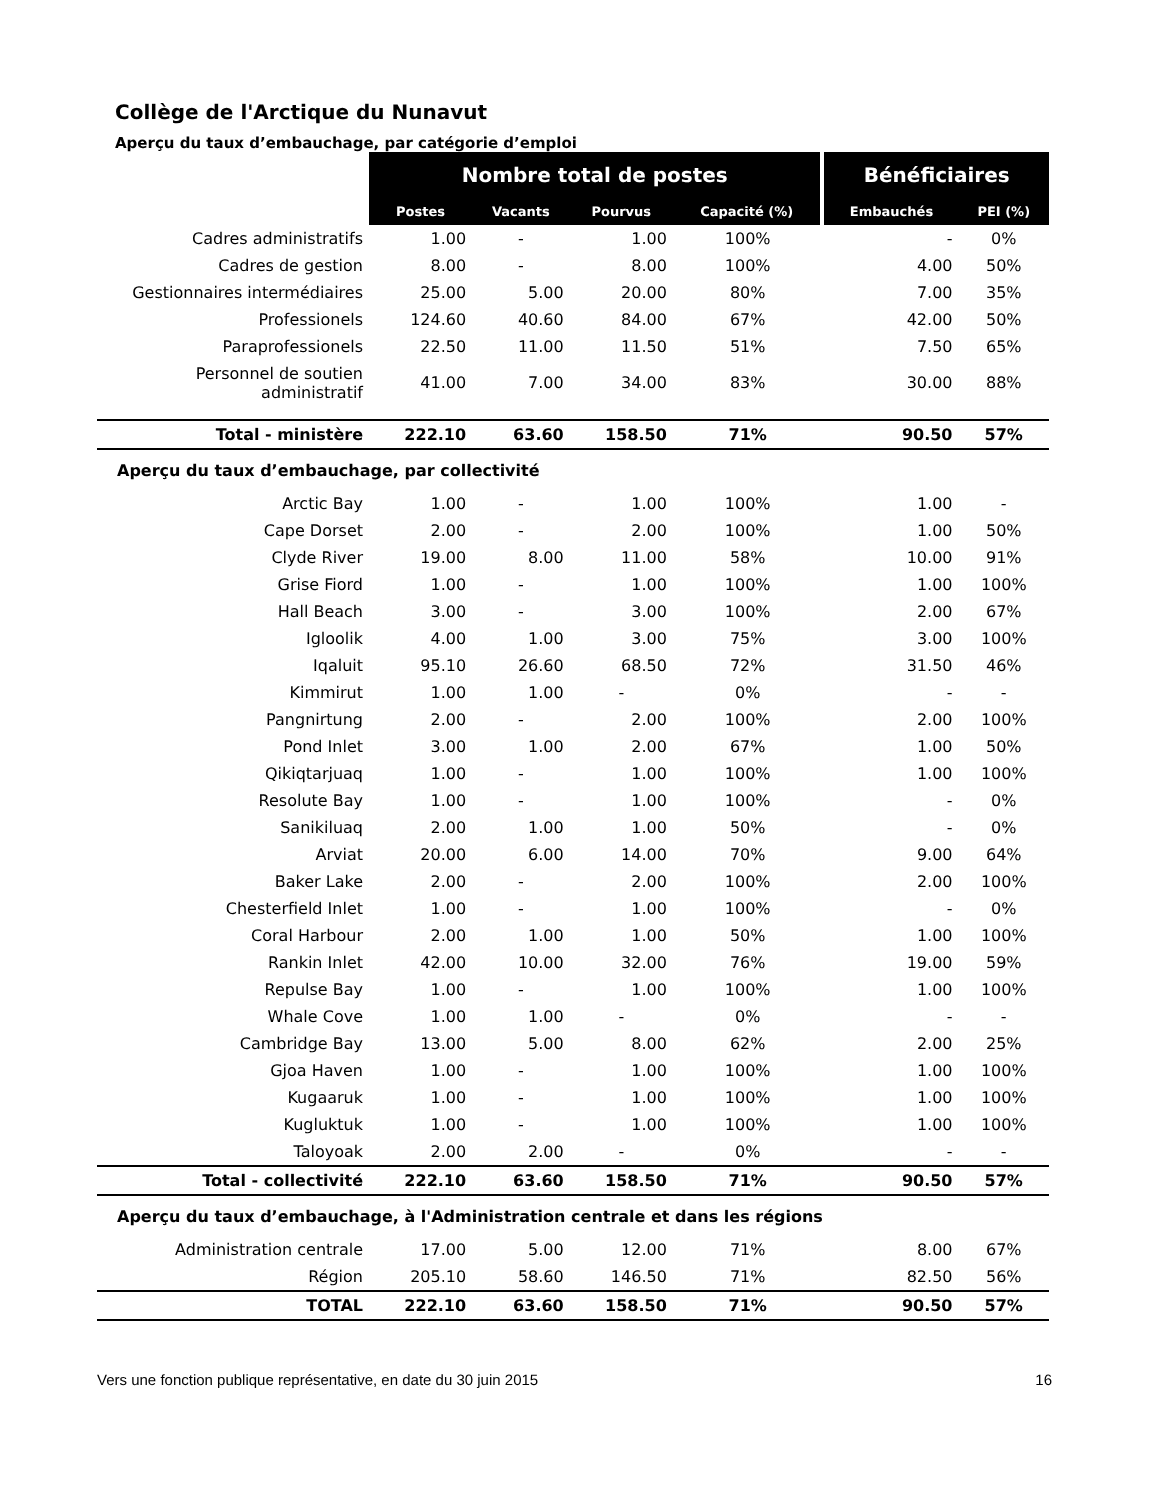Collège de l'Arctique du Nunavut
Aperçu du taux d’embauchage, par catégorie d’emploi
| | Nombre total de postes | | | | Bénéficiaires | |
| --- | --- | --- | --- | --- | --- | --- |
| | Postes | Vacants | Pourvus | Capacité (%) | Embauchés | PEI (%) |
| Cadres administratifs | 1.00 | - | 1.00 | 100% | - | 0% |
| Cadres de gestion | 8.00 | - | 8.00 | 100% | 4.00 | 50% |
| Gestionnaires intermédiaires | 25.00 | 5.00 | 20.00 | 80% | 7.00 | 35% |
| Professionels | 124.60 | 40.60 | 84.00 | 67% | 42.00 | 50% |
| Paraprofessionels | 22.50 | 11.00 | 11.50 | 51% | 7.50 | 65% |
| Personnel de soutien administratif | 41.00 | 7.00 | 34.00 | 83% | 30.00 | 88% |
| Total - ministère | 222.10 | 63.60 | 158.50 | 71% | 90.50 | 57% |
| Aperçu du taux d’embauchage, par collectivité | | | | | | |
| Arctic Bay | 1.00 | - | 1.00 | 100% | 1.00 | - |
| Cape Dorset | 2.00 | - | 2.00 | 100% | 1.00 | 50% |
| Clyde River | 19.00 | 8.00 | 11.00 | 58% | 10.00 | 91% |
| Grise Fiord | 1.00 | - | 1.00 | 100% | 1.00 | 100% |
| Hall Beach | 3.00 | - | 3.00 | 100% | 2.00 | 67% |
| Igloolik | 4.00 | 1.00 | 3.00 | 75% | 3.00 | 100% |
| Iqaluit | 95.10 | 26.60 | 68.50 | 72% | 31.50 | 46% |
| Kimmirut | 1.00 | 1.00 | - | 0% | - | - |
| Pangnirtung | 2.00 | - | 2.00 | 100% | 2.00 | 100% |
| Pond Inlet | 3.00 | 1.00 | 2.00 | 67% | 1.00 | 50% |
| Qikiqtarjuaq | 1.00 | - | 1.00 | 100% | 1.00 | 100% |
| Resolute Bay | 1.00 | - | 1.00 | 100% | - | 0% |
| Sanikiluaq | 2.00 | 1.00 | 1.00 | 50% | - | 0% |
| Arviat | 20.00 | 6.00 | 14.00 | 70% | 9.00 | 64% |
| Baker Lake | 2.00 | - | 2.00 | 100% | 2.00 | 100% |
| Chesterfield Inlet | 1.00 | - | 1.00 | 100% | - | 0% |
| Coral Harbour | 2.00 | 1.00 | 1.00 | 50% | 1.00 | 100% |
| Rankin Inlet | 42.00 | 10.00 | 32.00 | 76% | 19.00 | 59% |
| Repulse Bay | 1.00 | - | 1.00 | 100% | 1.00 | 100% |
| Whale Cove | 1.00 | 1.00 | - | 0% | - | - |
| Cambridge Bay | 13.00 | 5.00 | 8.00 | 62% | 2.00 | 25% |
| Gjoa Haven | 1.00 | - | 1.00 | 100% | 1.00 | 100% |
| Kugaaruk | 1.00 | - | 1.00 | 100% | 1.00 | 100% |
| Kugluktuk | 1.00 | - | 1.00 | 100% | 1.00 | 100% |
| Taloyoak | 2.00 | 2.00 | - | 0% | - | - |
| Total - collectivité | 222.10 | 63.60 | 158.50 | 71% | 90.50 | 57% |
| Aperçu du taux d’embauchage, à l'Administration centrale et dans les régions | | | | | | |
| Administration centrale | 17.00 | 5.00 | 12.00 | 71% | 8.00 | 67% |
| Région | 205.10 | 58.60 | 146.50 | 71% | 82.50 | 56% |
| TOTAL | 222.10 | 63.60 | 158.50 | 71% | 90.50 | 57% |
Vers une fonction publique représentative, en date du 30 juin 2015 16